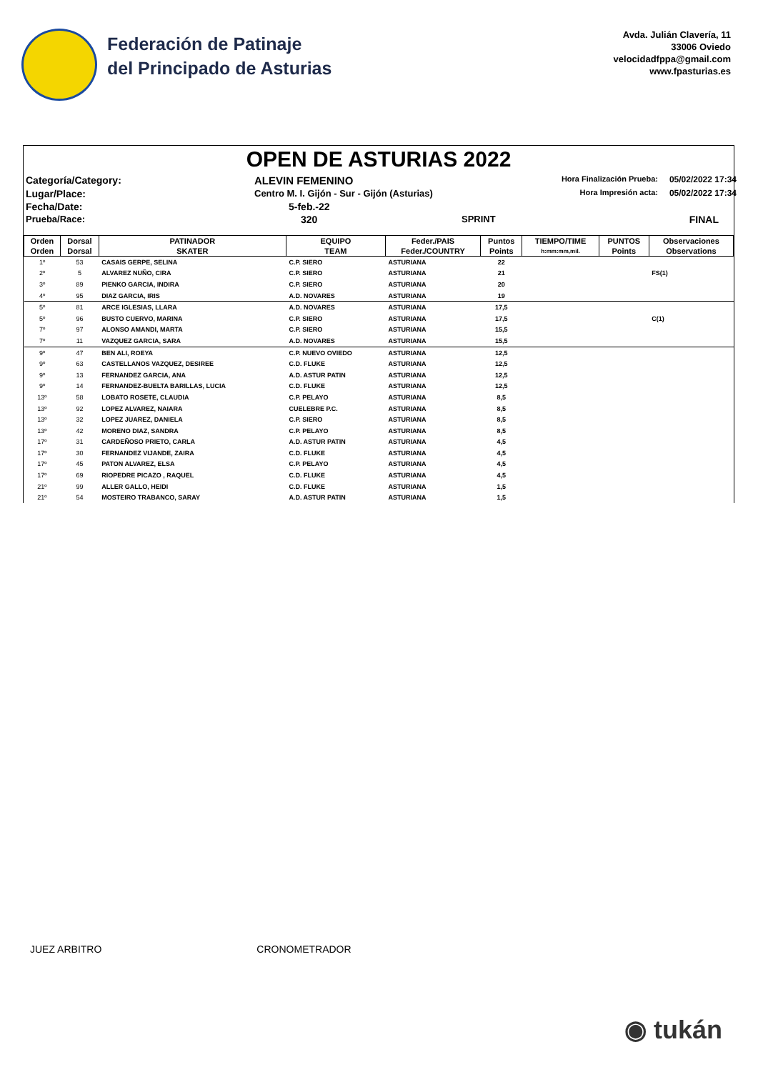Federación de Patinaje
del Principado de Asturias
Avda. Julián Clavería, 11
33006 Oviedo
velocidadfppa@gmail.com
www.fpasturias.es
OPEN DE ASTURIAS 2022
Categoría/Category:
ALEVIN FEMENINO
Hora Finalización Prueba:
05/02/2022 17:34
Lugar/Place:
Centro M. I. Gijón - Sur - Gijón (Asturias)
Hora Impresión acta:
05/02/2022 17:34
Fecha/Date:
5-feb.-22
Prueba/Race:
320
SPRINT
FINAL
| Orden | Dorsal | PATINADOR | EQUIPO | Feder./PAIS | Puntos | TIEMPO/TIME | PUNTOS | Observaciones |
| --- | --- | --- | --- | --- | --- | --- | --- | --- |
| Orden | Dorsal | SKATER | TEAM | Feder./COUNTRY | Points | h:mm:mm,mil. | Points | Observations |
| 1º | 53 | CASAIS GERPE, SELINA | C.P. SIERO | ASTURIANA | 22 | | | |
| 2º | 5 | ALVAREZ NUÑO, CIRA | C.P. SIERO | ASTURIANA | 21 | | | FS(1) |
| 3º | 89 | PIENKO GARCIA, INDIRA | C.P. SIERO | ASTURIANA | 20 | | | |
| 4º | 95 | DIAZ GARCIA, IRIS | A.D. NOVARES | ASTURIANA | 19 | | | |
| 5º | 81 | ARCE IGLESIAS, LLARA | A.D. NOVARES | ASTURIANA | 17,5 | | | |
| 5º | 96 | BUSTO CUERVO, MARINA | C.P. SIERO | ASTURIANA | 17,5 | | | C(1) |
| 7º | 97 | ALONSO AMANDI, MARTA | C.P. SIERO | ASTURIANA | 15,5 | | | |
| 7º | 11 | VAZQUEZ GARCIA, SARA | A.D. NOVARES | ASTURIANA | 15,5 | | | |
| 9º | 47 | BEN ALI, ROEYA | C.P. NUEVO OVIEDO | ASTURIANA | 12,5 | | | |
| 9º | 63 | CASTELLANOS VAZQUEZ, DESIREE | C.D. FLUKE | ASTURIANA | 12,5 | | | |
| 9º | 13 | FERNANDEZ GARCIA, ANA | A.D. ASTUR PATIN | ASTURIANA | 12,5 | | | |
| 9º | 14 | FERNANDEZ-BUELTA BARILLAS, LUCIA | C.D. FLUKE | ASTURIANA | 12,5 | | | |
| 13º | 58 | LOBATO ROSETE, CLAUDIA | C.P. PELAYO | ASTURIANA | 8,5 | | | |
| 13º | 92 | LOPEZ ALVAREZ, NAIARA | CUELEBRE P.C. | ASTURIANA | 8,5 | | | |
| 13º | 32 | LOPEZ JUAREZ, DANIELA | C.P. SIERO | ASTURIANA | 8,5 | | | |
| 13º | 42 | MORENO DIAZ, SANDRA | C.P. PELAYO | ASTURIANA | 8,5 | | | |
| 17º | 31 | CARDEÑOSO PRIETO, CARLA | A.D. ASTUR PATIN | ASTURIANA | 4,5 | | | |
| 17º | 30 | FERNANDEZ VIJANDE, ZAIRA | C.D. FLUKE | ASTURIANA | 4,5 | | | |
| 17º | 45 | PATON ALVAREZ, ELSA | C.P. PELAYO | ASTURIANA | 4,5 | | | |
| 17º | 69 | RIOPEDRE PICAZO , RAQUEL | C.D. FLUKE | ASTURIANA | 4,5 | | | |
| 21º | 99 | ALLER GALLO, HEIDI | C.D. FLUKE | ASTURIANA | 1,5 | | | |
| 21º | 54 | MOSTEIRO TRABANCO, SARAY | A.D. ASTUR PATIN | ASTURIANA | 1,5 | | | |
JUEZ ARBITRO CRONOMETRADOR
◉ tukán